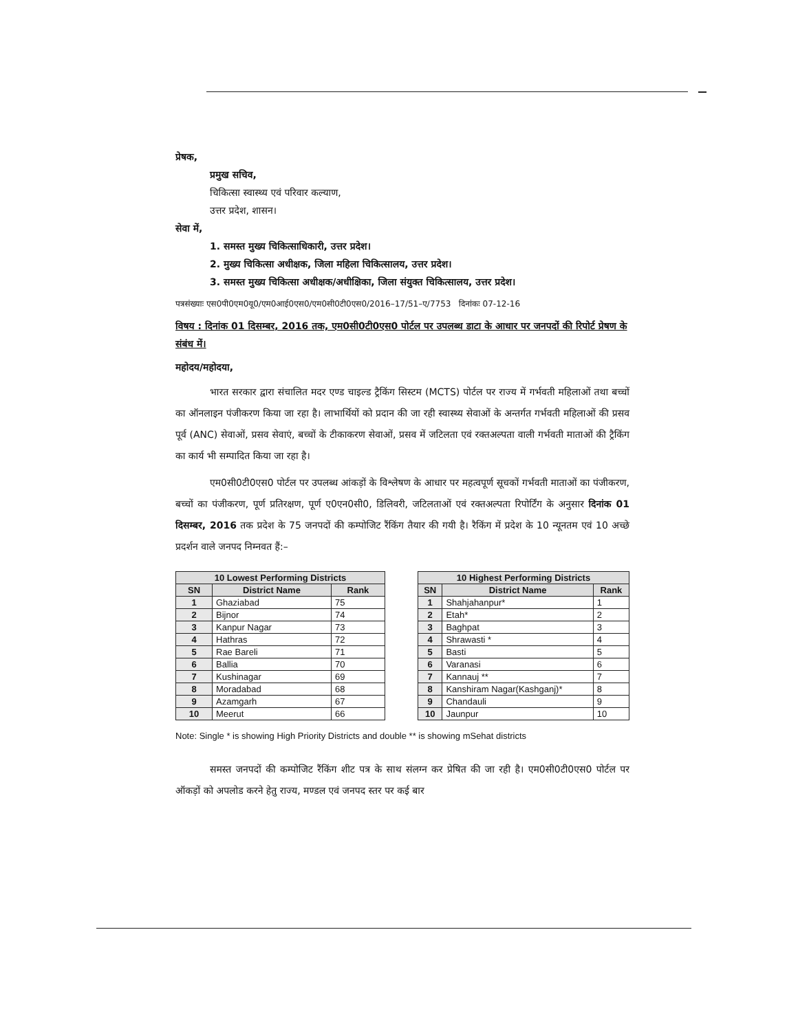प्रेषक,
प्रमुख सचिव,
चिकित्सा स्वास्थ्य एवं परिवार कल्याण,
उत्तर प्रदेश, शासन।
सेवा में,
1. समस्त मुख्य चिकित्साधिकारी, उत्तर प्रदेश।
2. मुख्य चिकित्सा अधीक्षक, जिला महिला चिकित्सालय, उत्तर प्रदेश।
3. समस्त मुख्य चिकित्सा अधीक्षक/अधीक्षिका, जिला संयुक्त चिकित्सालय, उत्तर प्रदेश।
पत्रसंख्याः एस0पी0एम0यू0/एम0आई0एस0/एम0सी0टी0एस0/2016–17/51–ए/7753 दिनांकः 07-12-16
विषय : दिनांक 01 दिसम्बर, 2016 तक, एम0सी0टी0एस0 पोर्टल पर उपलब्ध डाटा के आधार पर जनपदों की रिपोर्ट प्रेषण के संबंध में।
महोदय/महोदया,
भारत सरकार द्वारा संचालित मदर एण्ड चाइल्ड ट्रैकिंग सिस्टम (MCTS) पोर्टल पर राज्य में गर्भवती महिलाओं तथा बच्चों का ऑनलाइन पंजीकरण किया जा रहा है। लाभार्थियों को प्रदान की जा रही स्वास्थ्य सेवाओं के अन्तर्गत गर्भवती महिलाओं की प्रसव पूर्व (ANC) सेवाओं, प्रसव सेवाएं, बच्चों के टीकाकरण सेवाओं, प्रसव में जटिलता एवं रक्तअल्पता वाली गर्भवती माताओं की ट्रैकिंग का कार्य भी सम्पादित किया जा रहा है।
एम0सी0टी0एस0 पोर्टल पर उपलब्ध आंकड़ों के विश्लेषण के आधार पर महत्वपूर्ण सूचकों गर्भवती माताओं का पंजीकरण, बच्चों का पंजीकरण, पूर्ण प्रतिरक्षण, पूर्ण ए0एन0सी0, डिलिवरी, जटिलताओं एवं रक्तअल्पता रिपोर्टिंग के अनुसार दिनांक 01 दिसम्बर, 2016 तक प्रदेश के 75 जनपदों की कम्पोजिट रैंकिंग तैयार की गयी है। रैकिंग में प्रदेश के 10 न्यूनतम एवं 10 अच्छे प्रदर्शन वाले जनपद निम्नवत हैं:–
| 10 Lowest Performing Districts | | |
| --- | --- | --- |
| SN | District Name | Rank |
| 1 | Ghaziabad | 75 |
| 2 | Bijnor | 74 |
| 3 | Kanpur Nagar | 73 |
| 4 | Hathras | 72 |
| 5 | Rae Bareli | 71 |
| 6 | Ballia | 70 |
| 7 | Kushinagar | 69 |
| 8 | Moradabad | 68 |
| 9 | Azamgarh | 67 |
| 10 | Meerut | 66 |
| 10 Highest Performing Districts | | |
| --- | --- | --- |
| SN | District Name | Rank |
| 1 | Shahjahanpur* | 1 |
| 2 | Etah* | 2 |
| 3 | Baghpat | 3 |
| 4 | Shrawasti * | 4 |
| 5 | Basti | 5 |
| 6 | Varanasi | 6 |
| 7 | Kannauj ** | 7 |
| 8 | Kanshiram Nagar(Kashganj)* | 8 |
| 9 | Chandauli | 9 |
| 10 | Jaunpur | 10 |
Note: Single * is showing High Priority Districts and double ** is showing mSehat districts
समस्त जनपदों की कम्पोजिट रैंकिंग शीट पत्र के साथ संलग्न कर प्रेषित की जा रही है। एम0सी0टी0एस0 पोर्टल पर ऑकड़ों को अपलोड करने हेतु राज्य, मण्डल एवं जनपद स्तर पर कई बार